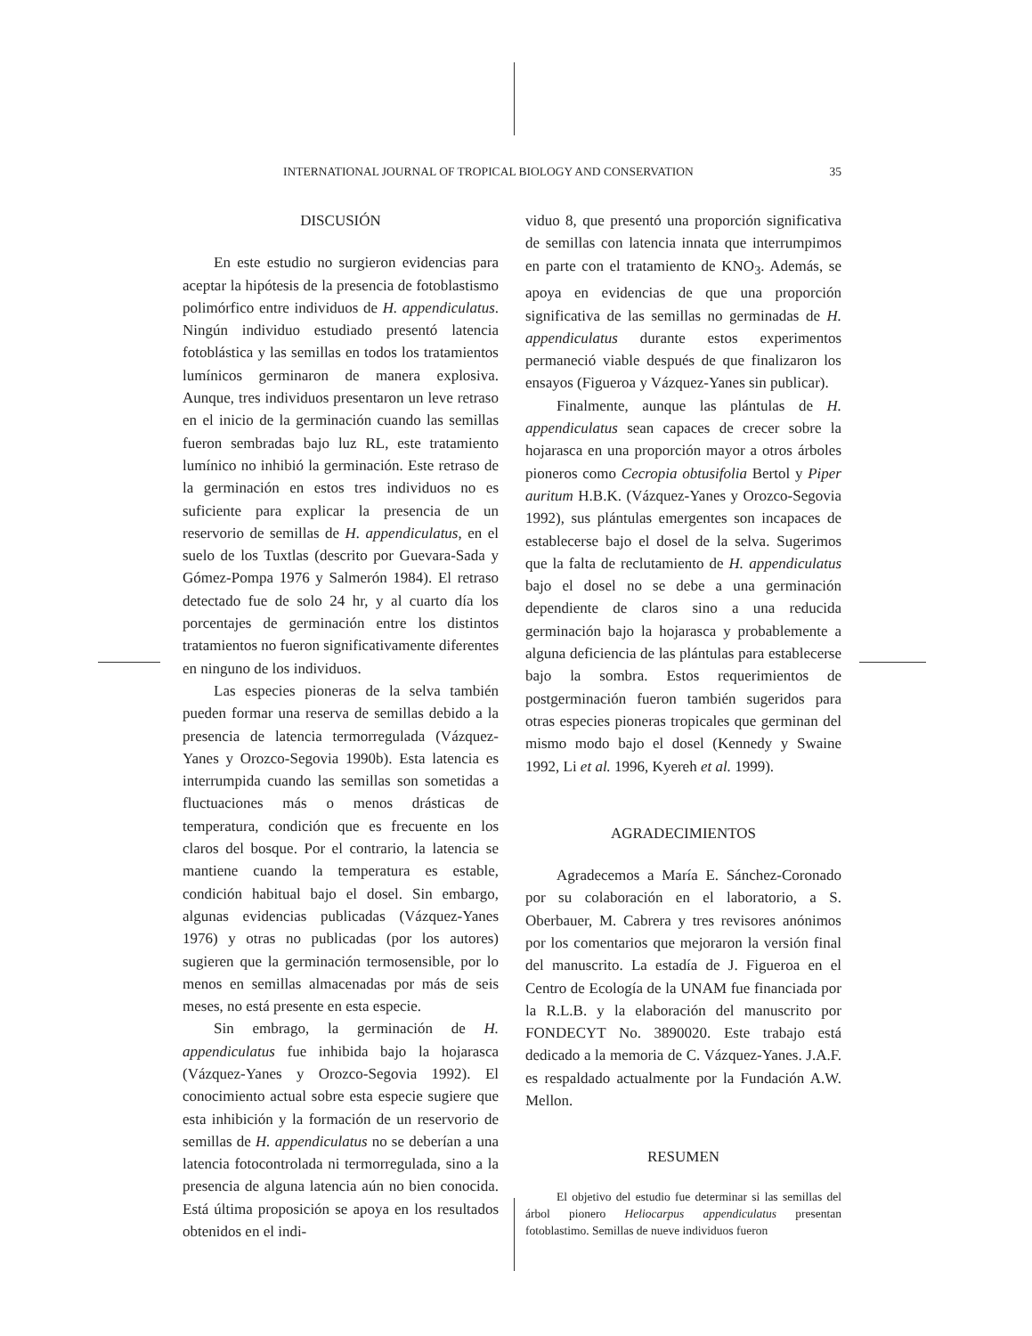INTERNATIONAL JOURNAL OF TROPICAL BIOLOGY AND CONSERVATION 35
DISCUSIÓN
En este estudio no surgieron evidencias para aceptar la hipótesis de la presencia de fotoblastismo polimórfico entre individuos de H. appendiculatus. Ningún individuo estudiado presentó latencia fotoblástica y las semillas en todos los tratamientos lumínicos germinaron de manera explosiva. Aunque, tres individuos presentaron un leve retraso en el inicio de la germinación cuando las semillas fueron sembradas bajo luz RL, este tratamiento lumínico no inhibió la germinación. Este retraso de la germinación en estos tres individuos no es suficiente para explicar la presencia de un reservorio de semillas de H. appendiculatus, en el suelo de los Tuxtlas (descrito por Guevara-Sada y Gómez-Pompa 1976 y Salmerón 1984). El retraso detectado fue de solo 24 hr, y al cuarto día los porcentajes de germinación entre los distintos tratamientos no fueron significativamente diferentes en ninguno de los individuos.
Las especies pioneras de la selva también pueden formar una reserva de semillas debido a la presencia de latencia termorregulada (Vázquez-Yanes y Orozco-Segovia 1990b). Esta latencia es interrumpida cuando las semillas son sometidas a fluctuaciones más o menos drásticas de temperatura, condición que es frecuente en los claros del bosque. Por el contrario, la latencia se mantiene cuando la temperatura es estable, condición habitual bajo el dosel. Sin embargo, algunas evidencias publicadas (Vázquez-Yanes 1976) y otras no publicadas (por los autores) sugieren que la germinación termosensible, por lo menos en semillas almacenadas por más de seis meses, no está presente en esta especie.
Sin embrago, la germinación de H. appendiculatus fue inhibida bajo la hojarasca (Vázquez-Yanes y Orozco-Segovia 1992). El conocimiento actual sobre esta especie sugiere que esta inhibición y la formación de un reservorio de semillas de H. appendiculatus no se deberían a una latencia fotocontrolada ni termorregulada, sino a la presencia de alguna latencia aún no bien conocida. Está última proposición se apoya en los resultados obtenidos en el indi-
viduo 8, que presentó una proporción significativa de semillas con latencia innata que interrumpimos en parte con el tratamiento de KNO<sub>3</sub>. Además, se apoya en evidencias de que una proporción significativa de las semillas no germinadas de H. appendiculatus durante estos experimentos permaneció viable después de que finalizaron los ensayos (Figueroa y Vázquez-Yanes sin publicar).
Finalmente, aunque las plántulas de H. appendiculatus sean capaces de crecer sobre la hojarasca en una proporción mayor a otros árboles pioneros como Cecropia obtusifolia Bertol y Piper auritum H.B.K. (Vázquez-Yanes y Orozco-Segovia 1992), sus plántulas emergentes son incapaces de establecerse bajo el dosel de la selva. Sugerimos que la falta de reclutamiento de H. appendiculatus bajo el dosel no se debe a una germinación dependiente de claros sino a una reducida germinación bajo la hojarasca y probablemente a alguna deficiencia de las plántulas para establecerse bajo la sombra. Estos requerimientos de postgerminación fueron también sugeridos para otras especies pioneras tropicales que germinan del mismo modo bajo el dosel (Kennedy y Swaine 1992, Li et al. 1996, Kyereh et al. 1999).
AGRADECIMIENTOS
Agradecemos a María E. Sánchez-Coronado por su colaboración en el laboratorio, a S. Oberbauer, M. Cabrera y tres revisores anónimos por los comentarios que mejoraron la versión final del manuscrito. La estadía de J. Figueroa en el Centro de Ecología de la UNAM fue financiada por la R.L.B. y la elaboración del manuscrito por FONDECYT No. 3890020. Este trabajo está dedicado a la memoria de C. Vázquez-Yanes. J.A.F. es respaldado actualmente por la Fundación A.W. Mellon.
RESUMEN
El objetivo del estudio fue determinar si las semillas del árbol pionero Heliocarpus appendiculatus presentan fotoblastimo. Semillas de nueve individuos fueron